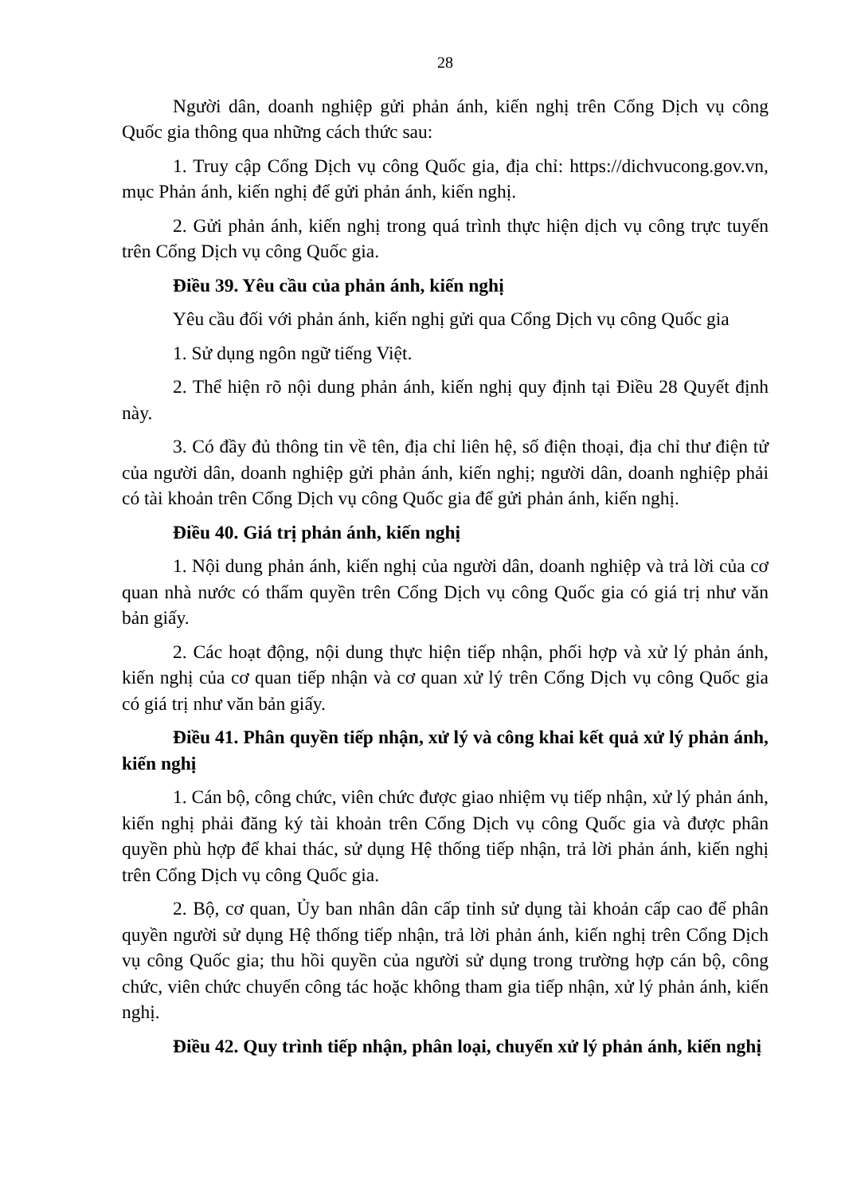28
Người dân, doanh nghiệp gửi phản ánh, kiến nghị trên Cổng Dịch vụ công Quốc gia thông qua những cách thức sau:
1. Truy cập Cổng Dịch vụ công Quốc gia, địa chỉ: https://dichvucong.gov.vn, mục Phản ánh, kiến nghị để gửi phản ánh, kiến nghị.
2. Gửi phản ánh, kiến nghị trong quá trình thực hiện dịch vụ công trực tuyến trên Cổng Dịch vụ công Quốc gia.
Điều 39. Yêu cầu của phản ánh, kiến nghị
Yêu cầu đối với phản ánh, kiến nghị gửi qua Cổng Dịch vụ công Quốc gia
1. Sử dụng ngôn ngữ tiếng Việt.
2. Thể hiện rõ nội dung phản ánh, kiến nghị quy định tại Điều 28 Quyết định này.
3. Có đầy đủ thông tin về tên, địa chỉ liên hệ, số điện thoại, địa chỉ thư điện tử của người dân, doanh nghiệp gửi phản ánh, kiến nghị; người dân, doanh nghiệp phải có tài khoản trên Cổng Dịch vụ công Quốc gia để gửi phản ánh, kiến nghị.
Điều 40. Giá trị phản ánh, kiến nghị
1. Nội dung phản ánh, kiến nghị của người dân, doanh nghiệp và trả lời của cơ quan nhà nước có thẩm quyền trên Cổng Dịch vụ công Quốc gia có giá trị như văn bản giấy.
2. Các hoạt động, nội dung thực hiện tiếp nhận, phối hợp và xử lý phản ánh, kiến nghị của cơ quan tiếp nhận và cơ quan xử lý trên Cổng Dịch vụ công Quốc gia có giá trị như văn bản giấy.
Điều 41. Phân quyền tiếp nhận, xử lý và công khai kết quả xử lý phản ánh, kiến nghị
1. Cán bộ, công chức, viên chức được giao nhiệm vụ tiếp nhận, xử lý phản ánh, kiến nghị phải đăng ký tài khoản trên Cổng Dịch vụ công Quốc gia và được phân quyền phù hợp để khai thác, sử dụng Hệ thống tiếp nhận, trả lời phản ánh, kiến nghị trên Cổng Dịch vụ công Quốc gia.
2. Bộ, cơ quan, Ủy ban nhân dân cấp tỉnh sử dụng tài khoản cấp cao để phân quyền người sử dụng Hệ thống tiếp nhận, trả lời phản ánh, kiến nghị trên Cổng Dịch vụ công Quốc gia; thu hồi quyền của người sử dụng trong trường hợp cán bộ, công chức, viên chức chuyển công tác hoặc không tham gia tiếp nhận, xử lý phản ánh, kiến nghị.
Điều 42. Quy trình tiếp nhận, phân loại, chuyển xử lý phản ánh, kiến nghị